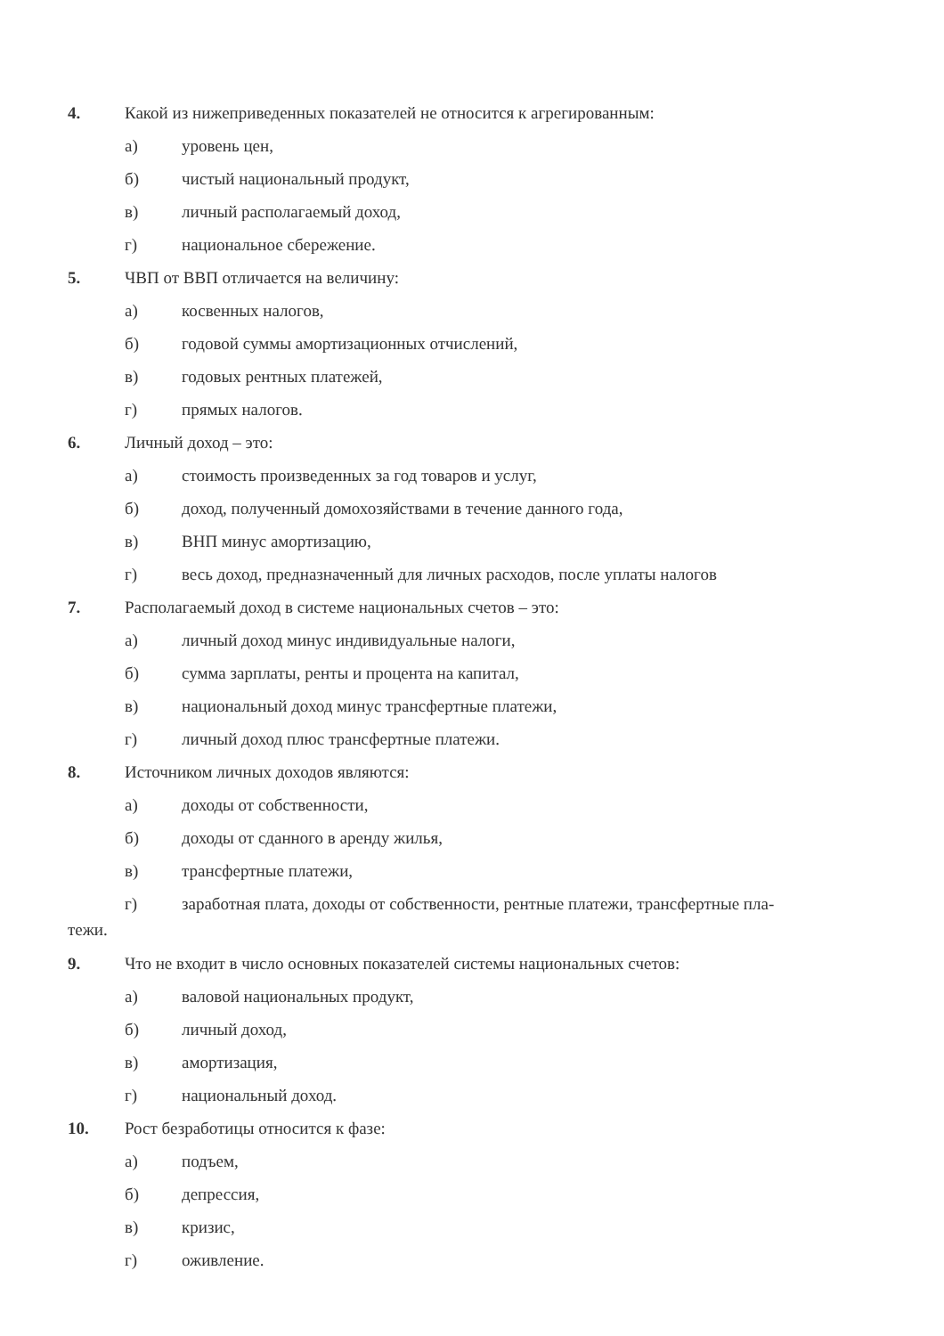4. Какой из нижеприведенных показателей не относится к агрегированным:
а) уровень цен,
б) чистый национальный продукт,
в) личный располагаемый доход,
г) национальное сбережение.
5. ЧВП от ВВП отличается на величину:
а) косвенных налогов,
б) годовой суммы амортизационных отчислений,
в) годовых рентных платежей,
г) прямых налогов.
6. Личный доход – это:
а) стоимость произведенных за год товаров и услуг,
б) доход, полученный домохозяйствами в течение данного года,
в) ВНП минус амортизацию,
г) весь доход, предназначенный для личных расходов, после уплаты налогов
7. Располагаемый доход в системе национальных счетов – это:
а) личный доход минус индивидуальные налоги,
б) сумма зарплаты, ренты и процента на капитал,
в) национальный доход минус трансфертные платежи,
г) личный доход плюс трансфертные платежи.
8. Источником личных доходов являются:
а) доходы от собственности,
б) доходы от сданного в аренду жилья,
в) трансфертные платежи,
г) заработная плата, доходы от собственности, рентные платежи, трансфертные пла-
тежи.
9. Что не входит в число основных показателей системы национальных счетов:
а) валовой национальных продукт,
б) личный доход,
в) амортизация,
г) национальный доход.
10. Рост безработицы относится к фазе:
а) подъем,
б) депрессия,
в) кризис,
г) оживление.